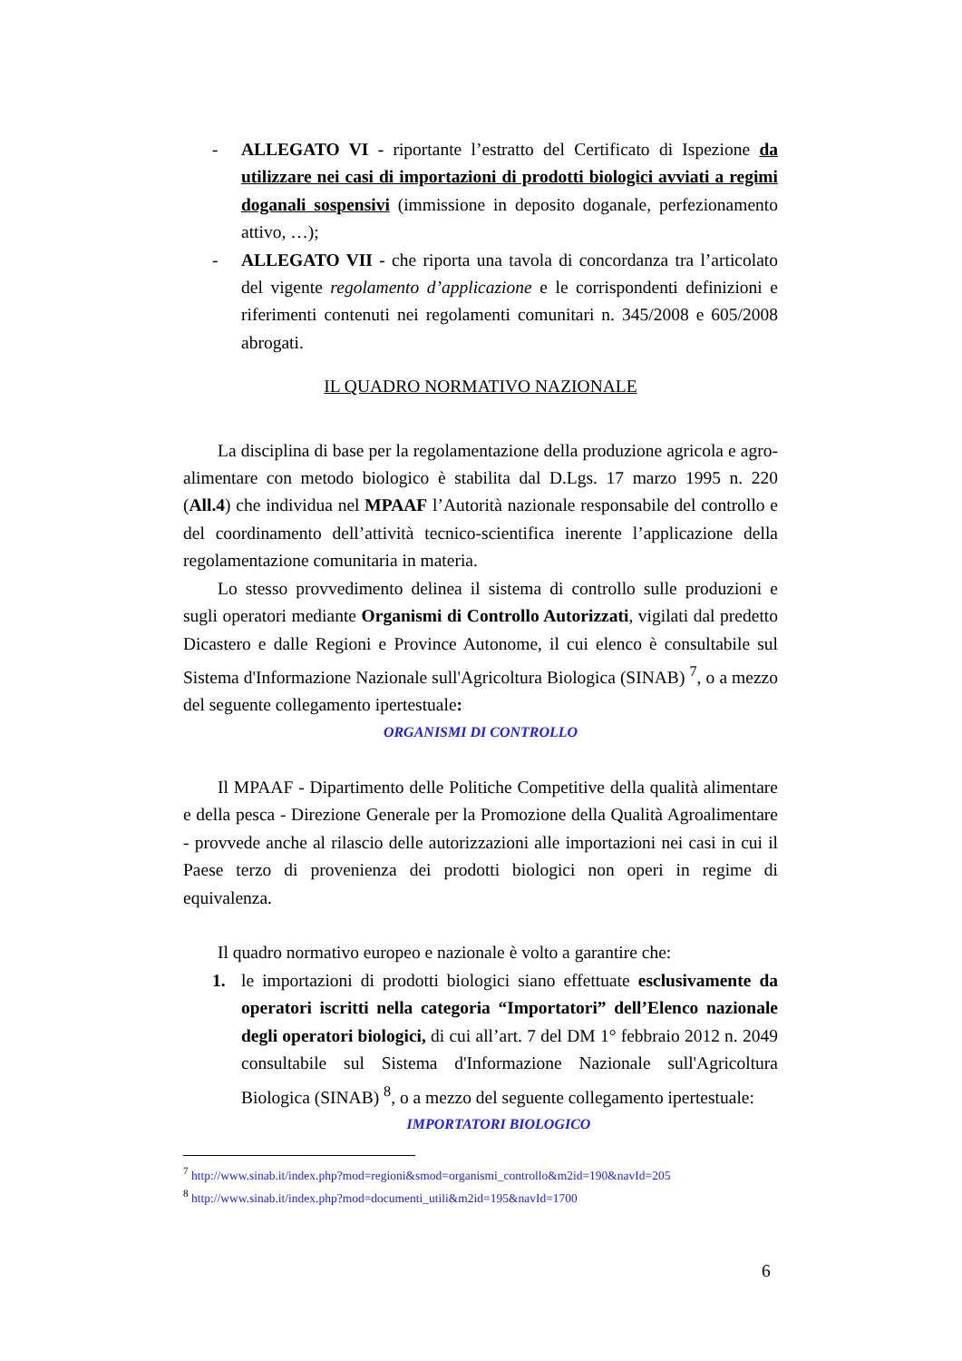- ALLEGATO VI - riportante l’estratto del Certificato di Ispezione da utilizzare nei casi di importazioni di prodotti biologici avviati a regimi doganali sospensivi (immissione in deposito doganale, perfezionamento attivo, …);
- ALLEGATO VII - che riporta una tavola di concordanza tra l’articolato del vigente regolamento d’applicazione e le corrispondenti definizioni e riferimenti contenuti nei regolamenti comunitari n. 345/2008 e 605/2008 abrogati.
IL QUADRO NORMATIVO NAZIONALE
La disciplina di base per la regolamentazione della produzione agricola e agro-alimentare con metodo biologico è stabilita dal D.Lgs. 17 marzo 1995 n. 220 (All.4) che individua nel MPAAF l’Autorità nazionale responsabile del controllo e del coordinamento dell’attività tecnico-scientifica inerente l’applicazione della regolamentazione comunitaria in materia.
Lo stesso provvedimento delinea il sistema di controllo sulle produzioni e sugli operatori mediante Organismi di Controllo Autorizzati, vigilati dal predetto Dicastero e dalle Regioni e Province Autonome, il cui elenco è consultabile sul Sistema d'Informazione Nazionale sull'Agricoltura Biologica (SINAB) <sup>7</sup>, o a mezzo del seguente collegamento ipertestuale:
ORGANISMI DI CONTROLLO
Il MPAAF - Dipartimento delle Politiche Competitive della qualità alimentare e della pesca - Direzione Generale per la Promozione della Qualità Agroalimentare - provvede anche al rilascio delle autorizzazioni alle importazioni nei casi in cui il Paese terzo di provenienza dei prodotti biologici non operi in regime di equivalenza.
Il quadro normativo europeo e nazionale è volto a garantire che:
1. le importazioni di prodotti biologici siano effettuate esclusivamente da operatori iscritti nella categoria “Importatori” dell’Elenco nazionale degli operatori biologici, di cui all’art. 7 del DM 1° febbraio 2012 n. 2049 consultabile sul Sistema d'Informazione Nazionale sull'Agricoltura Biologica (SINAB) <sup>8</sup>, o a mezzo del seguente collegamento ipertestuale:
IMPORTATORI BIOLOGICO
<sup>7</sup> http://www.sinab.it/index.php?mod=regioni&smod=organismi_controllo&m2id=190&navId=205
<sup>8</sup> http://www.sinab.it/index.php?mod=documenti_utili&m2id=195&navId=1700
6